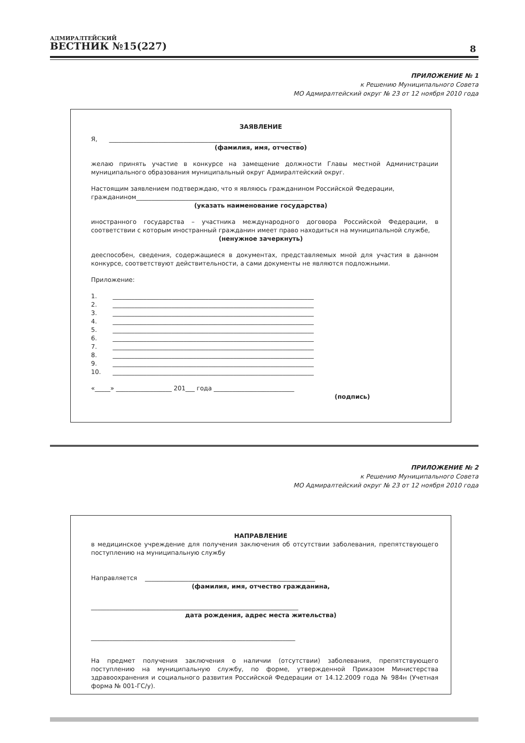АДМИРАЛТЕЙСКИЙ
ВЕСТНИК №15(227)
8
ПРИЛОЖЕНИЕ № 1
к Решению Муниципального Совета
МО Адмиралтейский округ № 23 от 12 ноября 2010 года
ЗАЯВЛЕНИЕ
Я, ______________________________________________________________
(фамилия, имя, отчество)
желаю принять участие в конкурсе на замещение должности Главы местной Администрации муниципального образования муниципальный округ Адмиралтейский округ.
Настоящим заявлением подтверждаю, что я являюсь гражданином Российской Федерации, гражданином______________________________________________________
(указать наименование государства)
иностранного государства – участника международного договора Российской Федерации, в соответствии с которым иностранный гражданин имеет право находиться на муниципальной службе,
(ненужное зачеркнуть)
дееспособен, сведения, содержащиеся в документах, представляемых мной для участия в данном конкурсе, соответствуют действительности, а сами документы не являются подложными.
Приложение:
1. _________________________________________________________________
2. _________________________________________________________________
3. _________________________________________________________________
4. _________________________________________________________________
5. _________________________________________________________________
6. _________________________________________________________________
7. _________________________________________________________________
8. _________________________________________________________________
9. _________________________________________________________________
10. _________________________________________________________________
«_____» __________________ 201___ года __________________________
(подпись)
ПРИЛОЖЕНИЕ № 2
к Решению Муниципального Совета
МО Адмиралтейский округ № 23 от 12 ноября 2010 года
НАПРАВЛЕНИЕ
в медицинское учреждение для получения заключения об отсутствии заболевания, препятствующего поступлению на муниципальную службу
Направляется _______________________________________________________
(фамилия, имя, отчество гражданина,
___________________________________________________________________
дата рождения, адрес места жительства)
__________________________________________________________________
На предмет получения заключения о наличии (отсутствии) заболевания, препятствующего поступлению на муниципальную службу, по форме, утвержденной Приказом Министерства здравоохранения и социального развития Российской Федерации от 14.12.2009 года № 984н (Учетная форма № 001-ГС/у).